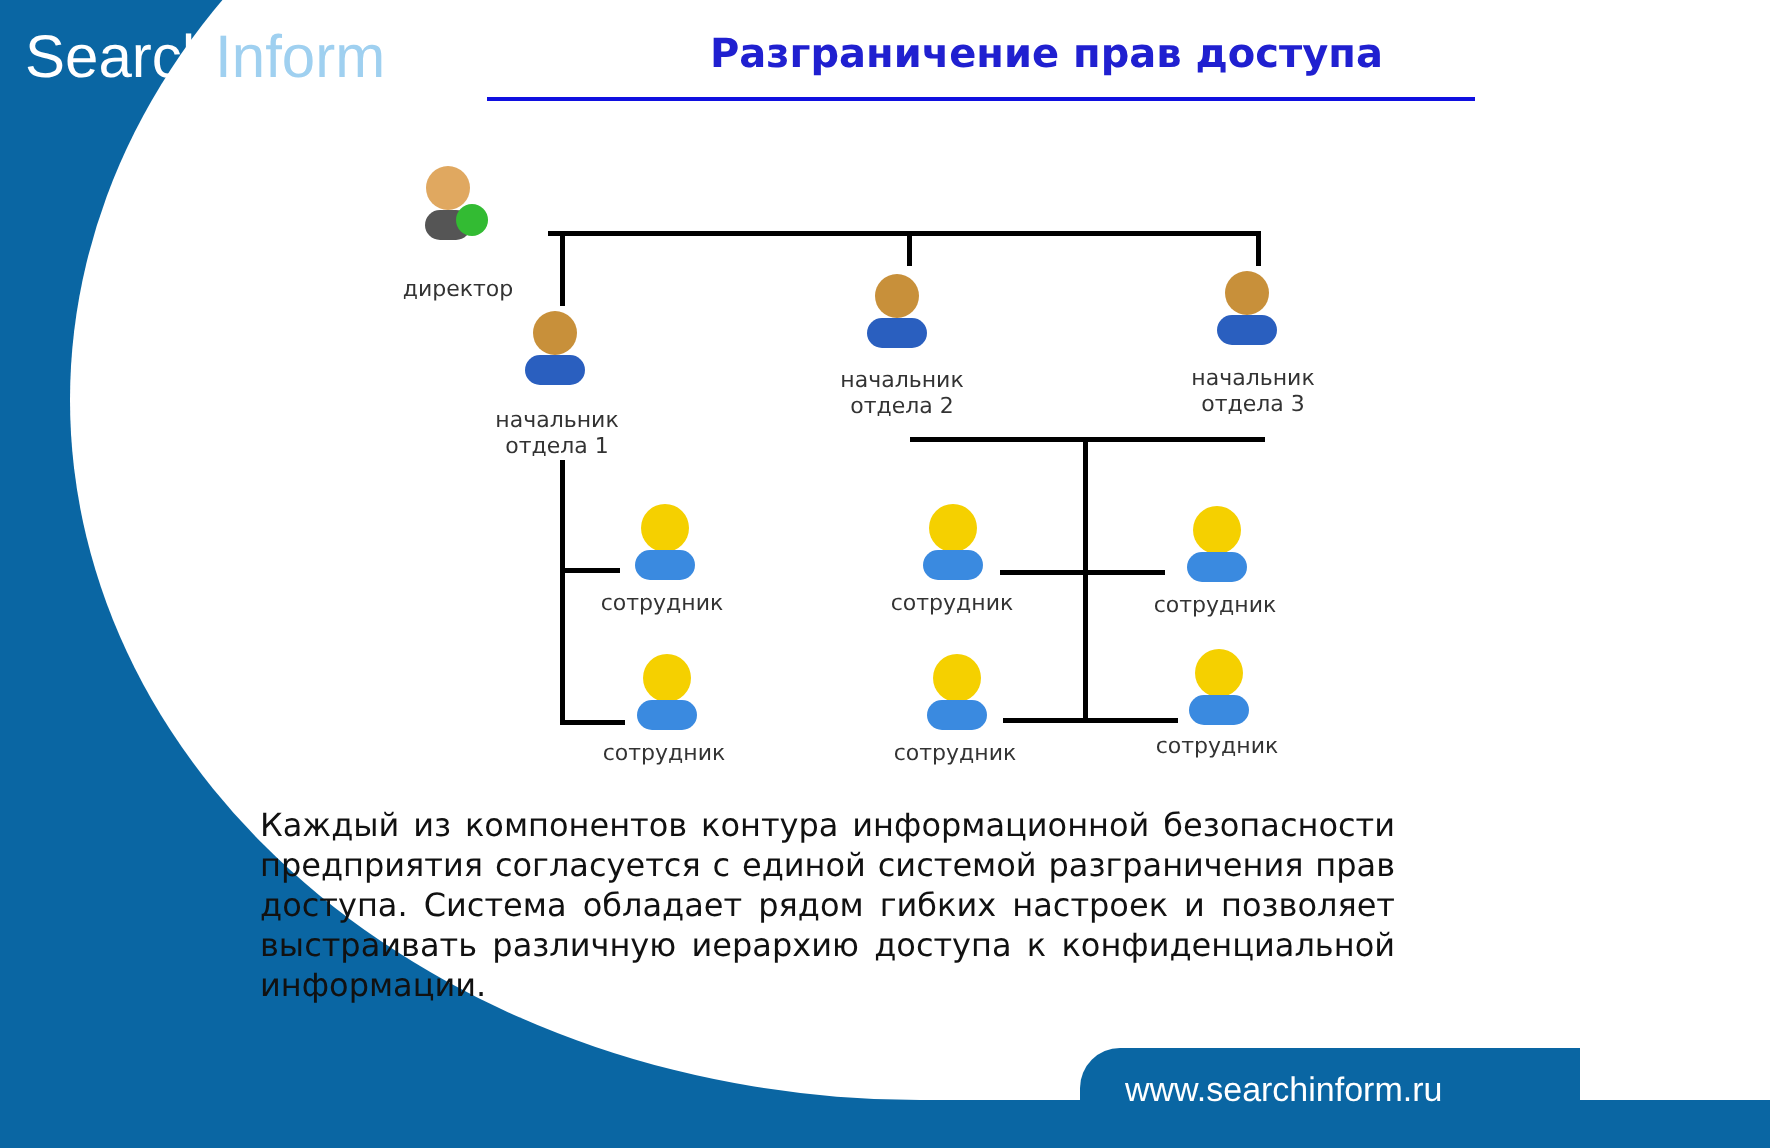SearchInform Разграничение прав доступа
директор
начальник
отдела 1
начальник
отдела 2
начальник
отдела 3
сотрудник
сотрудник
сотрудник
сотрудник
сотрудник
сотрудник
Каждый из компонентов контура информационной безопасности предприятия согласуется с единой системой разграничения прав доступа. Система обладает рядом гибких настроек и позволяет выстраивать различную иерархию доступа к конфиденциальной информации.
www.searchinform.ru